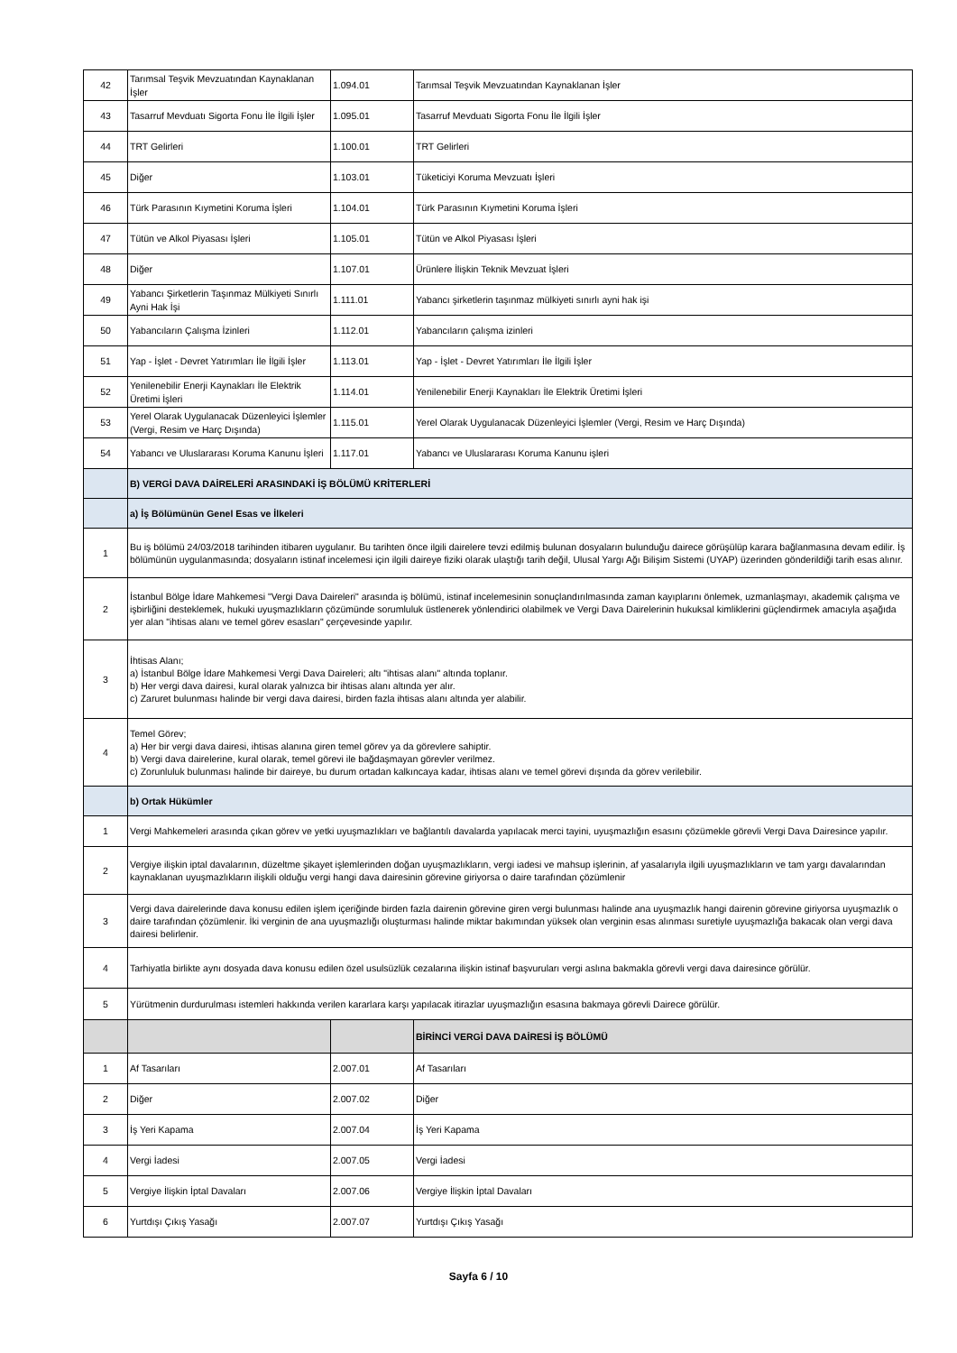| 42 | Tarımsal Teşvik Mevzuatından Kaynaklanan İşler | 1.094.01 | Tarımsal Teşvik Mevzuatından Kaynaklanan İşler |
| 43 | Tasarruf Mevduatı Sigorta Fonu İle İlgili İşler | 1.095.01 | Tasarruf Mevduatı Sigorta Fonu İle İlgili İşler |
| 44 | TRT Gelirleri | 1.100.01 | TRT Gelirleri |
| 45 | Diğer | 1.103.01 | Tüketiciyi Koruma Mevzuatı İşleri |
| 46 | Türk Parasının Kıymetini Koruma İşleri | 1.104.01 | Türk Parasının Kıymetini Koruma İşleri |
| 47 | Tütün ve Alkol Piyasası İşleri | 1.105.01 | Tütün ve Alkol Piyasası İşleri |
| 48 | Diğer | 1.107.01 | Ürünlere İlişkin Teknik Mevzuat İşleri |
| 49 | Yabancı Şirketlerin Taşınmaz Mülkiyeti Sınırlı Ayni Hak İşi | 1.111.01 | Yabancı şirketlerin taşınmaz mülkiyeti sınırlı ayni hak işi |
| 50 | Yabancıların Çalışma İzinleri | 1.112.01 | Yabancıların çalışma izinleri |
| 51 | Yap - İşlet - Devret Yatırımları İle İlgili İşler | 1.113.01 | Yap - İşlet - Devret Yatırımları İle İlgili İşler |
| 52 | Yenilenebilir Enerji Kaynakları İle Elektrik Üretimi İşleri | 1.114.01 | Yenilenebilir Enerji Kaynakları İle Elektrik Üretimi İşleri |
| 53 | Yerel Olarak Uygulanacak Düzenleyici İşlemler (Vergi, Resim ve Harç Dışında) | 1.115.01 | Yerel Olarak Uygulanacak Düzenleyici İşlemler (Vergi, Resim ve Harç Dışında) |
| 54 | Yabancı ve Uluslararası Koruma Kanunu İşleri | 1.117.01 | Yabancı ve Uluslararası Koruma Kanunu işleri |
| | B) VERGİ DAVA DAİRELERİ ARASINDAKİ İŞ BÖLÜMÜ KRİTERLERİ | | |
| | a) İş Bölümünün Genel Esas ve İlkeleri | | |
| 1 | Bu iş bölümü 24/03/2018 tarihinden itibaren uygulanır. Bu tarihten önce ilgili dairelere tevzi edilmiş bulunan dosyaların bulunduğu dairece görüşülüp karara bağlanmasına devam edilir. İş bölümünün uygulanmasında; dosyaların istinaf incelemesi için ilgili daireye fiziki olarak ulaştığı tarih değil, Ulusal Yargı Ağı Bilişim Sistemi (UYAP) üzerinden gönderildiği tarih esas alınır. | | |
| 2 | İstanbul Bölge İdare Mahkemesi "Vergi Dava Daireleri" arasında iş bölümü, istinaf incelemesinin sonuçlandırılmasında zaman kayıplarını önlemek, uzmanlaşmayı, akademik çalışma ve işbirliğini desteklemek, hukuki uyuşmazlıkların çözümünde sorumluluk üstlenerek yönlendirici olabilmek ve Vergi Dava Dairelerinin hukuksal kimliklerini güçlendirmek amacıyla aşağıda yer alan "ihtisas alanı ve temel görev esasları" çerçevesinde yapılır. | | |
| 3 | İhtisas Alanı; a) İstanbul Bölge İdare Mahkemesi Vergi Dava Daireleri; altı "ihtisas alanı" altında toplanır. b) Her vergi dava dairesi, kural olarak yalnızca bir ihtisas alanı altında yer alır. c) Zaruret bulunması halinde bir vergi dava dairesi, birden fazla ihtisas alanı altında yer alabilir. | | |
| 4 | Temel Görev; a) Her bir vergi dava dairesi, ihtisas alanına giren temel görev ya da görevlere sahiptir. b) Vergi dava dairelerine, kural olarak, temel görevi ile bağdaşmayan görevler verilmez. c) Zorunluluk bulunması halinde bir daireye, bu durum ortadan kalkıncaya kadar, ihtisas alanı ve temel görevi dışında da görev verilebilir. | | |
| | b) Ortak Hükümler | | |
| 1 | Vergi Mahkemeleri arasında çıkan görev ve yetki uyuşmazlıkları ve bağlantılı davalarda yapılacak merci tayini, uyuşmazlığın esasını çözümekle görevli Vergi Dava Dairesince yapılır. | | |
| 2 | Vergiye ilişkin iptal davalarının, düzeltme şikayet işlemlerinden doğan uyuşmazlıkların, vergi iadesi ve mahsup işlerinin, af yasalarıyla ilgili uyuşmazlıkların ve tam yargı davalarından kaynaklanan uyuşmazlıkların ilişkili olduğu vergi hangi dava dairesinin görevine giriyorsa o daire tarafından çözümlenir | | |
| 3 | Vergi dava dairelerinde dava konusu edilen işlem içeriğinde birden fazla dairenin görevine giren vergi bulunması halinde ana uyuşmazlık hangi dairenin görevine giriyorsa uyuşmazlık o daire tarafından çözümlenir. İki verginin de ana uyuşmazlığı oluşturması halinde miktar bakımından yüksek olan verginin esas alınması suretiyle uyuşmazlığa bakacak olan vergi dava dairesi belirlenir. | | |
| 4 | Tarhiyatla birlikte aynı dosyada dava konusu edilen özel usulsüzlük cezalarına ilişkin istinaf başvuruları vergi aslına bakmakla görevli vergi dava dairesince görülür. | | |
| 5 | Yürütmenin durdurulması istemleri hakkında verilen kararlara karşı yapılacak itirazlar uyuşmazlığın esasına bakmaya görevli Dairece görülür. | | |
| | | | BİRİNCİ VERGİ DAVA DAİRESİ İŞ BÖLÜMÜ |
| 1 | Af Tasarıları | 2.007.01 | Af Tasarıları |
| 2 | Diğer | 2.007.02 | Diğer |
| 3 | İş Yeri Kapama | 2.007.04 | İş Yeri Kapama |
| 4 | Vergi İadesi | 2.007.05 | Vergi İadesi |
| 5 | Vergiye İlişkin İptal Davaları | 2.007.06 | Vergiye İlişkin İptal Davaları |
| 6 | Yurtdışı Çıkış Yasağı | 2.007.07 | Yurtdışı Çıkış Yasağı |
Sayfa 6 / 10